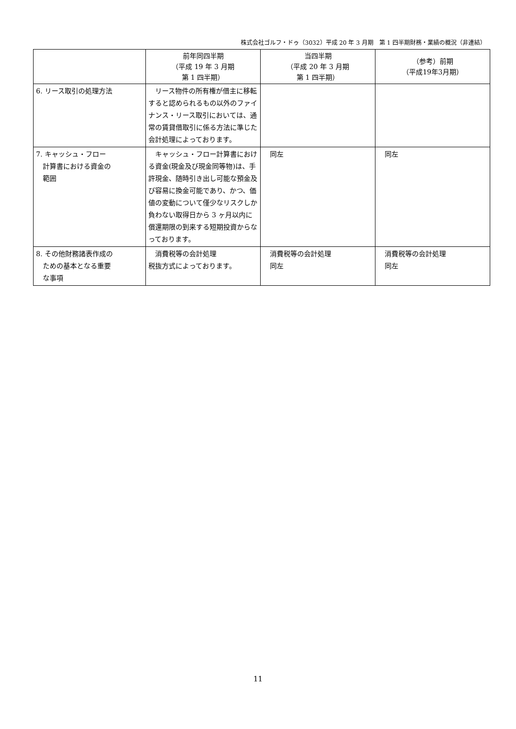株式会社ゴルフ・ドゥ（3032）平成 20 年 3 月期　第 1 四半期財務・業績の概況（非連結）
| | 前年同四半期 （平成 19 年 3 月期 第 1 四半期） | 当四半期 （平成 20 年 3 月期 第 1 四半期） | （参考）前期 （平成19年3月期） |
| --- | --- | --- | --- |
| 6. リース取引の処理方法 | リース物件の所有権が借主に移転すると認められるもの以外のファイナンス・リース取引においては、通常の賃貸借取引に係る方法に準じた会計処理によっております。 | | |
| 7. キャッシュ・フロー 計算書における資金の 範囲 | キャッシュ・フロー計算書における資金(現金及び現金同等物)は、手許現金、随時引き出し可能な預金及び容易に換金可能であり、かつ、価値の変動について僅少なリスクしか負わない取得日から 3 ヶ月以内に償還期限の到来する短期投資からなっております。 | 同左 | 同左 |
| 8. その他財務諸表作成の ための基本となる重要 な事項 | 消費税等の会計処理 税抜方式によっております。 | 消費税等の会計処理 同左 | 消費税等の会計処理 同左 |
11